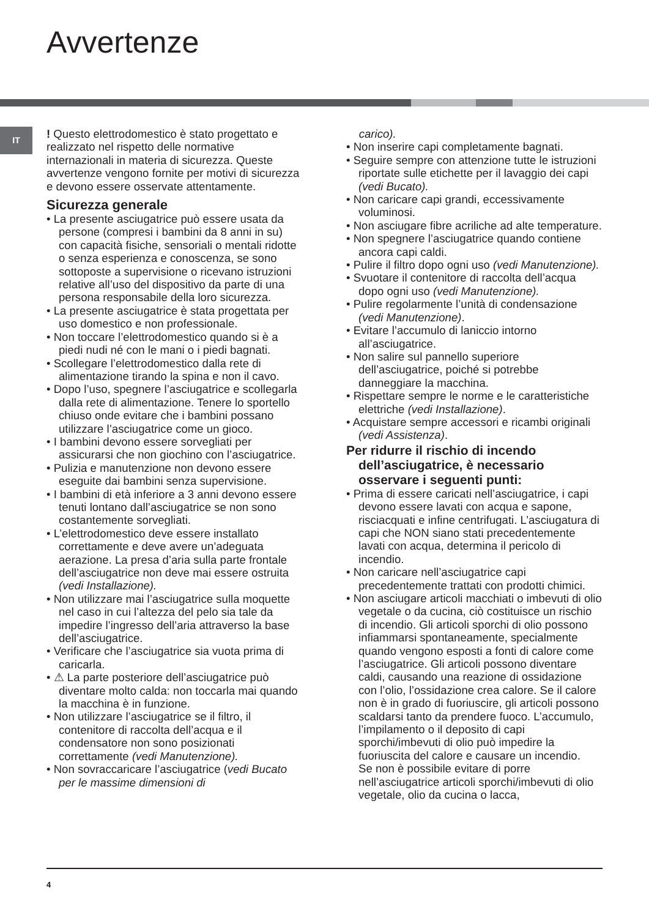Avvertenze
IT
! Questo elettrodomestico è stato progettato e realizzato nel rispetto delle normative internazionali in materia di sicurezza. Queste avvertenze vengono fornite per motivi di sicurezza e devono essere osservate attentamente.
Sicurezza generale
• La presente asciugatrice può essere usata da persone (compresi i bambini da 8 anni in su) con capacità fisiche, sensoriali o mentali ridotte o senza esperienza e conoscenza, se sono sottoposte a supervisione o ricevano istruzioni relative all’uso del dispositivo da parte di una persona responsabile della loro sicurezza.
• La presente asciugatrice è stata progettata per uso domestico e non professionale.
• Non toccare l’elettrodomestico quando si è a piedi nudi né con le mani o i piedi bagnati.
• Scollegare l’elettrodomestico dalla rete di alimentazione tirando la spina e non il cavo.
• Dopo l’uso, spegnere l’asciugatrice e scollegarla dalla rete di alimentazione. Tenere lo sportello chiuso onde evitare che i bambini possano utilizzare l’asciugatrice come un gioco.
• I bambini devono essere sorvegliati per assicurarsi che non giochino con l’asciugatrice.
• Pulizia e manutenzione non devono essere eseguite dai bambini senza supervisione.
• I bambini di età inferiore a 3 anni devono essere tenuti lontano dall’asciugatrice se non sono costantemente sorvegliati.
• L’elettrodomestico deve essere installato correttamente e deve avere un’adeguata aerazione. La presa d’aria sulla parte frontale dell’asciugatrice non deve mai essere ostruita (vedi Installazione).
• Non utilizzare mai l’asciugatrice sulla moquette nel caso in cui l’altezza del pelo sia tale da impedire l’ingresso dell’aria attraverso la base dell’asciugatrice.
• Verificare che l’asciugatrice sia vuota prima di caricarla.
• ⚠ La parte posteriore dell’asciugatrice può diventare molto calda: non toccarla mai quando la macchina è in funzione.
• Non utilizzare l’asciugatrice se il filtro, il contenitore di raccolta dell’acqua e il condensatore non sono posizionati correttamente (vedi Manutenzione).
• Non sovraccaricare l’asciugatrice (vedi Bucato per le massime dimensioni di
carico).
• Non inserire capi completamente bagnati.
• Seguire sempre con attenzione tutte le istruzioni riportate sulle etichette per il lavaggio dei capi (vedi Bucato).
• Non caricare capi grandi, eccessivamente voluminosi.
• Non asciugare fibre acriliche ad alte temperature.
• Non spegnere l’asciugatrice quando contiene ancora capi caldi.
• Pulire il filtro dopo ogni uso (vedi Manutenzione).
• Svuotare il contenitore di raccolta dell’acqua dopo ogni uso (vedi Manutenzione).
• Pulire regolarmente l’unità di condensazione (vedi Manutenzione).
• Evitare l’accumulo di laniccio intorno all’asciugatrice.
• Non salire sul pannello superiore dell’asciugatrice, poiché si potrebbe danneggiare la macchina.
• Rispettare sempre le norme e le caratteristiche elettriche (vedi Installazione).
• Acquistare sempre accessori e ricambi originali (vedi Assistenza).
Per ridurre il rischio di incendo dell’asciugatrice, è necessario osservare i seguenti punti:
• Prima di essere caricati nell’asciugatrice, i capi devono essere lavati con acqua e sapone, risciacquati e infine centrifugati. L’asciugatura di capi che NON siano stati precedentemente lavati con acqua, determina il pericolo di incendio.
• Non caricare nell’asciugatrice capi precedentemente trattati con prodotti chimici.
• Non asciugare articoli macchiati o imbevuti di olio vegetale o da cucina, ciò costituisce un rischio di incendio. Gli articoli sporchi di olio possono infiammarsi spontaneamente, specialmente quando vengono esposti a fonti di calore come l’asciugatrice. Gli articoli possono diventare caldi, causando una reazione di ossidazione con l’olio, l’ossidazione crea calore. Se il calore non è in grado di fuoriuscire, gli articoli possono scaldarsi tanto da prendere fuoco. L’accumulo, l’impilamento o il deposito di capi sporchi/imbevuti di olio può impedire la fuoriuscita del calore e causare un incendio.
Se non è possibile evitare di porre nell’asciugatrice articoli sporchi/imbevuti di olio vegetale, olio da cucina o lacca,
4